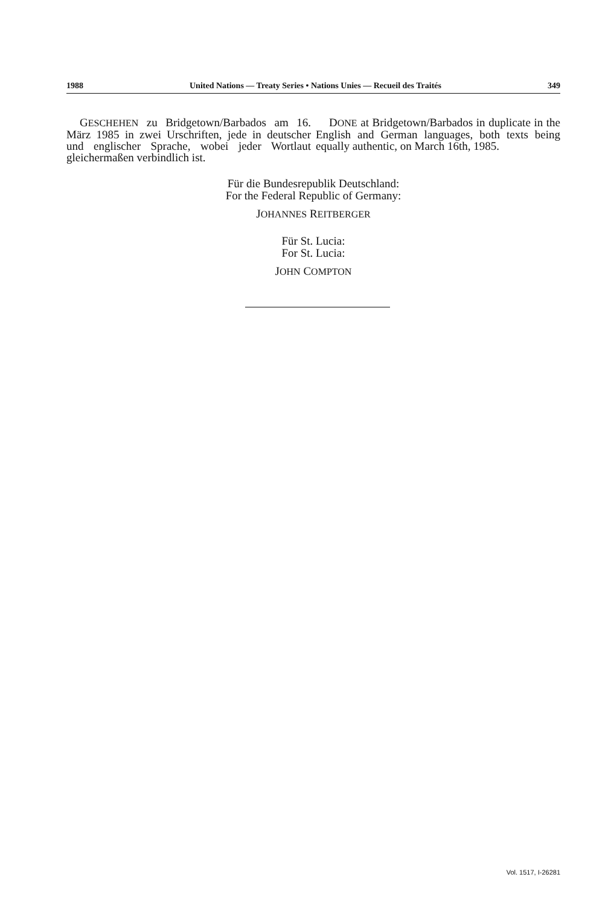1988 United Nations — Treaty Series • Nations Unies — Recueil des Traités 349
GESCHEHEN zu Bridgetown/Barbados am 16. März 1985 in zwei Urschriften, jede in deutscher und englischer Sprache, wobei jeder Wortlaut gleichermaßen verbindlich ist.
DONE at Bridgetown/Barbados in duplicate in the English and German languages, both texts being equally authentic, on March 16th, 1985.
Für die Bundesrepublik Deutschland:
For the Federal Republic of Germany:
JOHANNES REITBERGER
Für St. Lucia:
For St. Lucia:
JOHN COMPTON
Vol. 1517, I-26281